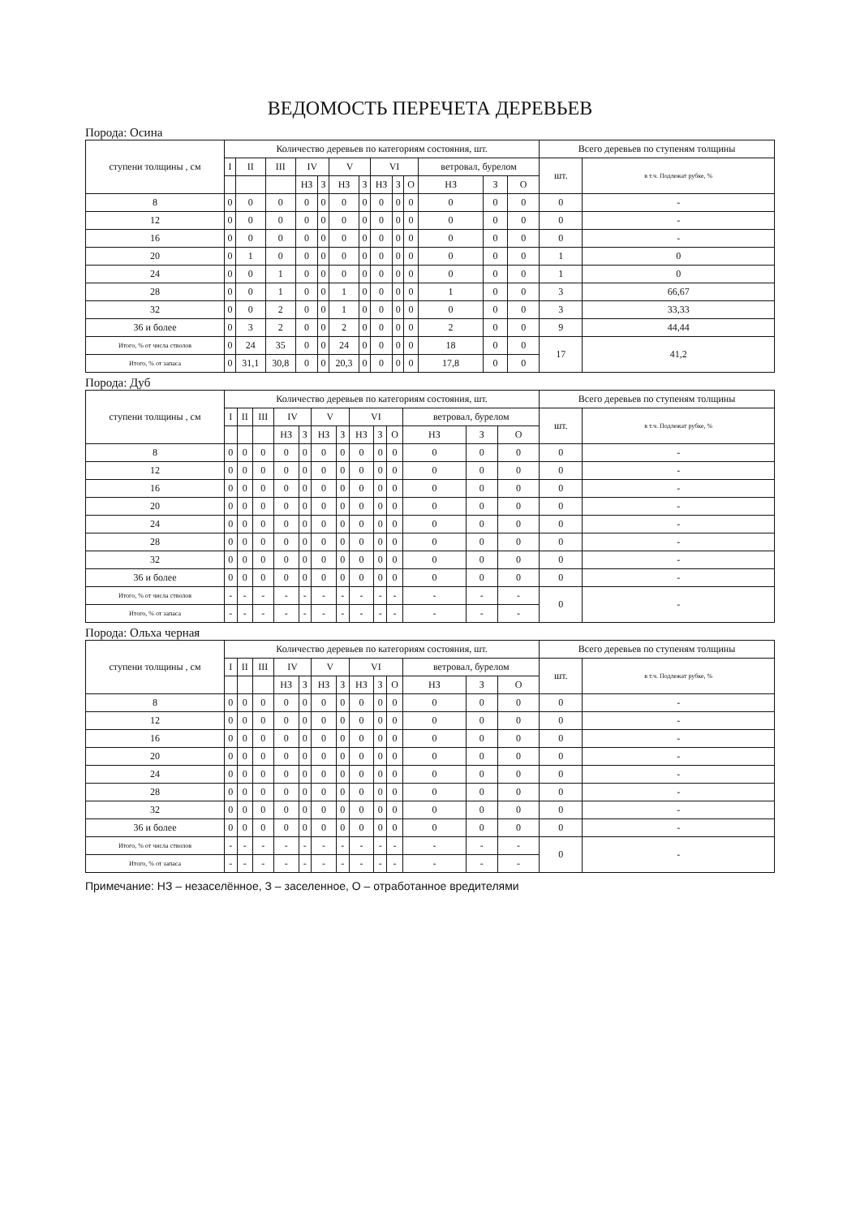ВЕДОМОСТЬ ПЕРЕЧЕТА ДЕРЕВЬЕВ
Порода: Осина
| ступени толщины , см | Количество деревьев по категориям состояния, шт. | | | | | | | | | | | | | Всего деревьев по ступеням толщины | |
| --- | --- | --- | --- | --- | --- | --- | --- | --- | --- | --- | --- | --- | --- | --- | --- |
| | I | II | III | IV | | V | | VI | | | ветровал, бурелом | | | шт. | в т.ч. Подлежат рубке, % |
| | | | | НЗ | З | НЗ | З | НЗ | З | О | НЗ | З | О | | |
| 8 | 0 | 0 | 0 | 0 | 0 | 0 | 0 | 0 | 0 | 0 | 0 | 0 | 0 | 0 | - |
| 12 | 0 | 0 | 0 | 0 | 0 | 0 | 0 | 0 | 0 | 0 | 0 | 0 | 0 | 0 | - |
| 16 | 0 | 0 | 0 | 0 | 0 | 0 | 0 | 0 | 0 | 0 | 0 | 0 | 0 | 0 | - |
| 20 | 0 | 1 | 0 | 0 | 0 | 0 | 0 | 0 | 0 | 0 | 0 | 0 | 0 | 1 | 0 |
| 24 | 0 | 0 | 1 | 0 | 0 | 0 | 0 | 0 | 0 | 0 | 0 | 0 | 0 | 1 | 0 |
| 28 | 0 | 0 | 1 | 0 | 0 | 1 | 0 | 0 | 0 | 0 | 1 | 0 | 0 | 3 | 66,67 |
| 32 | 0 | 0 | 2 | 0 | 0 | 1 | 0 | 0 | 0 | 0 | 0 | 0 | 0 | 3 | 33,33 |
| 36 и более | 0 | 3 | 2 | 0 | 0 | 2 | 0 | 0 | 0 | 0 | 2 | 0 | 0 | 9 | 44,44 |
| Итого, % от числа стволов | 0 | 24 | 35 | 0 | 0 | 24 | 0 | 0 | 0 | 0 | 18 | 0 | 0 | 17 | 41,2 |
| Итого, % от запаса | 0 | 31,1 | 30,8 | 0 | 0 | 20,3 | 0 | 0 | 0 | 0 | 17,8 | 0 | 0 | | |
Порода: Дуб
| ступени толщины , см | Количество деревьев по категориям состояния, шт. | | | | | | | | | | | | | Всего деревьев по ступеням толщины | |
| --- | --- | --- | --- | --- | --- | --- | --- | --- | --- | --- | --- | --- | --- | --- | --- |
| | I | II | III | IV | | V | | VI | | | ветровал, бурелом | | | шт. | в т.ч. Подлежат рубке, % |
| | | | | НЗ | З | НЗ | З | НЗ | З | О | НЗ | З | О | | |
| 8 | 0 | 0 | 0 | 0 | 0 | 0 | 0 | 0 | 0 | 0 | 0 | 0 | 0 | 0 | - |
| 12 | 0 | 0 | 0 | 0 | 0 | 0 | 0 | 0 | 0 | 0 | 0 | 0 | 0 | 0 | - |
| 16 | 0 | 0 | 0 | 0 | 0 | 0 | 0 | 0 | 0 | 0 | 0 | 0 | 0 | 0 | - |
| 20 | 0 | 0 | 0 | 0 | 0 | 0 | 0 | 0 | 0 | 0 | 0 | 0 | 0 | 0 | - |
| 24 | 0 | 0 | 0 | 0 | 0 | 0 | 0 | 0 | 0 | 0 | 0 | 0 | 0 | 0 | - |
| 28 | 0 | 0 | 0 | 0 | 0 | 0 | 0 | 0 | 0 | 0 | 0 | 0 | 0 | 0 | - |
| 32 | 0 | 0 | 0 | 0 | 0 | 0 | 0 | 0 | 0 | 0 | 0 | 0 | 0 | 0 | - |
| 36 и более | 0 | 0 | 0 | 0 | 0 | 0 | 0 | 0 | 0 | 0 | 0 | 0 | 0 | 0 | - |
| Итого, % от числа стволов | - | - | - | - | - | - | - | - | - | - | - | - | - | 0 | - |
| Итого, % от запаса | - | - | - | - | - | - | - | - | - | - | - | - | - | | |
Порода: Ольха черная
| ступени толщины , см | Количество деревьев по категориям состояния, шт. | | | | | | | | | | | | | Всего деревьев по ступеням толщины | |
| --- | --- | --- | --- | --- | --- | --- | --- | --- | --- | --- | --- | --- | --- | --- | --- |
| | I | II | III | IV | | V | | VI | | | ветровал, бурелом | | | шт. | в т.ч. Подлежат рубке, % |
| | | | | НЗ | З | НЗ | З | НЗ | З | О | НЗ | З | О | | |
| 8 | 0 | 0 | 0 | 0 | 0 | 0 | 0 | 0 | 0 | 0 | 0 | 0 | 0 | 0 | - |
| 12 | 0 | 0 | 0 | 0 | 0 | 0 | 0 | 0 | 0 | 0 | 0 | 0 | 0 | 0 | - |
| 16 | 0 | 0 | 0 | 0 | 0 | 0 | 0 | 0 | 0 | 0 | 0 | 0 | 0 | 0 | - |
| 20 | 0 | 0 | 0 | 0 | 0 | 0 | 0 | 0 | 0 | 0 | 0 | 0 | 0 | 0 | - |
| 24 | 0 | 0 | 0 | 0 | 0 | 0 | 0 | 0 | 0 | 0 | 0 | 0 | 0 | 0 | - |
| 28 | 0 | 0 | 0 | 0 | 0 | 0 | 0 | 0 | 0 | 0 | 0 | 0 | 0 | 0 | - |
| 32 | 0 | 0 | 0 | 0 | 0 | 0 | 0 | 0 | 0 | 0 | 0 | 0 | 0 | 0 | - |
| 36 и более | 0 | 0 | 0 | 0 | 0 | 0 | 0 | 0 | 0 | 0 | 0 | 0 | 0 | 0 | - |
| Итого, % от числа стволов | - | - | - | - | - | - | - | - | - | - | - | - | - | 0 | - |
| Итого, % от запаса | - | - | - | - | - | - | - | - | - | - | - | - | - | | |
Примечание: НЗ – незаселённое, З – заселенное, О – отработанное вредителями